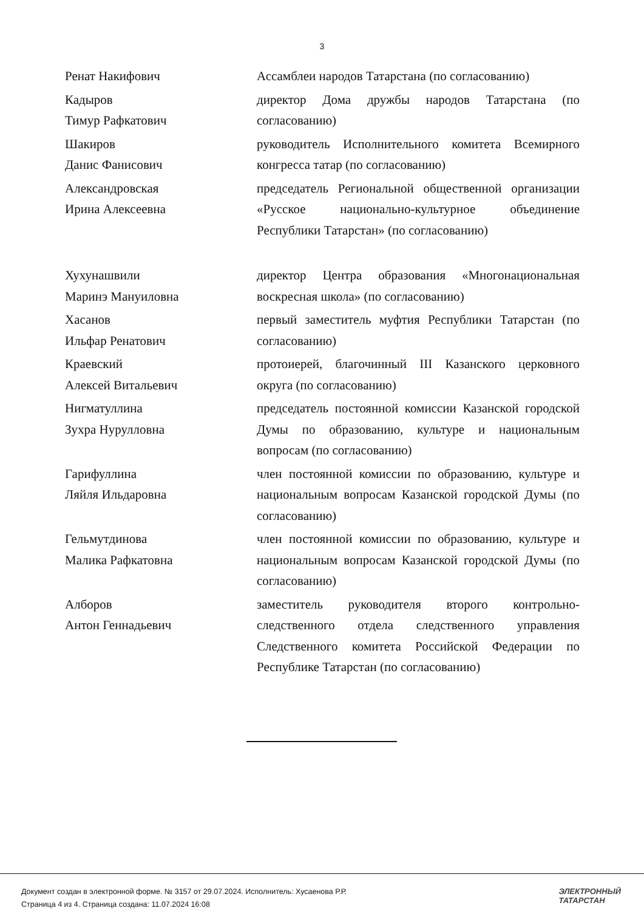3
| Ренат Накифович | Ассамблеи народов Татарстана (по согласованию) |
| Кадыров Тимур Рафкатович | директор Дома дружбы народов Татарстана (по согласованию) |
| Шакиров Данис Фанисович | руководитель Исполнительного комитета Всемирного конгресса татар (по согласованию) |
| Александровская Ирина Алексеевна | председатель Региональной общественной организации «Русское национально-культурное объединение Республики Татарстан» (по согласованию) |
| Хухунашвили Маринэ Мануиловна | директор Центра образования «Многонациональная воскресная школа» (по согласованию) |
| Хасанов Ильфар Ренатович | первый заместитель муфтия Республики Татарстан (по согласованию) |
| Краевский Алексей Витальевич | протоиерей, благочинный III Казанского церковного округа (по согласованию) |
| Нигматуллина Зухра Нурулловна | председатель постоянной комиссии Казанской городской Думы по образованию, культуре и национальным вопросам (по согласованию) |
| Гарифуллина Ляйля Ильдаровна | член постоянной комиссии по образованию, культуре и национальным вопросам Казанской городской Думы (по согласованию) |
| Гельмутдинова Малика Рафкатовна | член постоянной комиссии по образованию, культуре и национальным вопросам Казанской городской Думы (по согласованию) |
| Алборов Антон Геннадьевич | заместитель руководителя второго контрольно-следственного отдела следственного управления Следственного комитета Российской Федерации по Республике Татарстан (по согласованию) |
Документ создан в электронной форме. № 3157 от 29.07.2024. Исполнитель: Хусаенова Р.Р.
Страница 4 из 4. Страница создана: 11.07.2024 16:08
ЭЛЕКТРОННЫЙ
ТАТАРСТАН